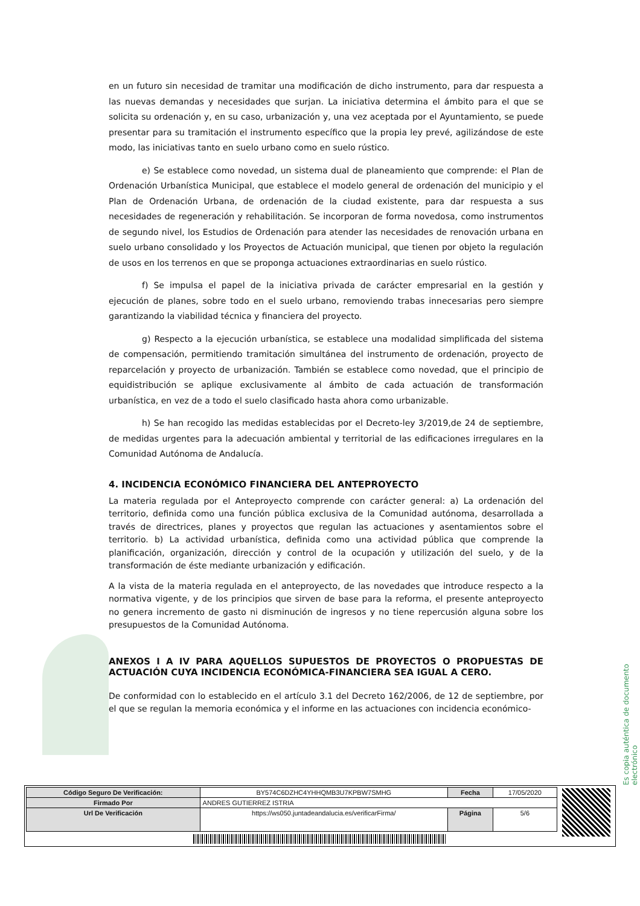en un futuro sin necesidad de tramitar una modificación de dicho instrumento, para dar respuesta a las nuevas demandas y necesidades que surjan. La iniciativa determina el ámbito para el que se solicita su ordenación y, en su caso, urbanización y, una vez aceptada por el Ayuntamiento, se puede presentar para su tramitación el instrumento específico que la propia ley prevé, agilizándose de este modo, las iniciativas tanto en suelo urbano como en suelo rústico.
e) Se establece como novedad, un sistema dual de planeamiento que comprende: el Plan de Ordenación Urbanística Municipal, que establece el modelo general de ordenación del municipio y el Plan de Ordenación Urbana, de ordenación de la ciudad existente, para dar respuesta a sus necesidades de regeneración y rehabilitación. Se incorporan de forma novedosa, como instrumentos de segundo nivel, los Estudios de Ordenación para atender las necesidades de renovación urbana en suelo urbano consolidado y los Proyectos de Actuación municipal, que tienen por objeto la regulación de usos en los terrenos en que se proponga actuaciones extraordinarias en suelo rústico.
f) Se impulsa el papel de la iniciativa privada de carácter empresarial en la gestión y ejecución de planes, sobre todo en el suelo urbano, removiendo trabas innecesarias pero siempre garantizando la viabilidad técnica y financiera del proyecto.
g) Respecto a la ejecución urbanística, se establece una modalidad simplificada del sistema de compensación, permitiendo tramitación simultánea del instrumento de ordenación, proyecto de reparcelación y proyecto de urbanización. También se establece como novedad, que el principio de equidistribución se aplique exclusivamente al ámbito de cada actuación de transformación urbanística, en vez de a todo el suelo clasificado hasta ahora como urbanizable.
h) Se han recogido las medidas establecidas por el Decreto-ley 3/2019,de 24 de septiembre, de medidas urgentes para la adecuación ambiental y territorial de las edificaciones irregulares en la Comunidad Autónoma de Andalucía.
4. INCIDENCIA ECONÓMICO FINANCIERA DEL ANTEPROYECTO
La materia regulada por el Anteproyecto comprende con carácter general: a) La ordenación del territorio, definida como una función pública exclusiva de la Comunidad autónoma, desarrollada a través de directrices, planes y proyectos que regulan las actuaciones y asentamientos sobre el territorio. b) La actividad urbanística, definida como una actividad pública que comprende la planificación, organización, dirección y control de la ocupación y utilización del suelo, y de la transformación de éste mediante urbanización y edificación.
A la vista de la materia regulada en el anteproyecto, de las novedades que introduce respecto a la normativa vigente, y de los principios que sirven de base para la reforma, el presente anteproyecto no genera incremento de gasto ni disminución de ingresos y no tiene repercusión alguna sobre los presupuestos de la Comunidad Autónoma.
ANEXOS I A IV PARA AQUELLOS SUPUESTOS DE PROYECTOS O PROPUESTAS DE ACTUACIÓN CUYA INCIDENCIA ECONÓMICA-FINANCIERA SEA IGUAL A CERO.
De conformidad con lo establecido en el artículo 3.1 del Decreto 162/2006, de 12 de septiembre, por el que se regulan la memoria económica y el informe en las actuaciones con incidencia económico-
Es copia auténtica de documento electrónico
| Código Seguro De Verificación: | BY574C6DZHC4YHHQMB3U7KPBW7SMHG | Fecha | 17/05/2020 |
| Firmado Por | ANDRES GUTIERREZ ISTRIA | | |
| Url De Verificación | https://ws050.juntadeandalucia.es/verificarFirma/ | Página | 5/6 |